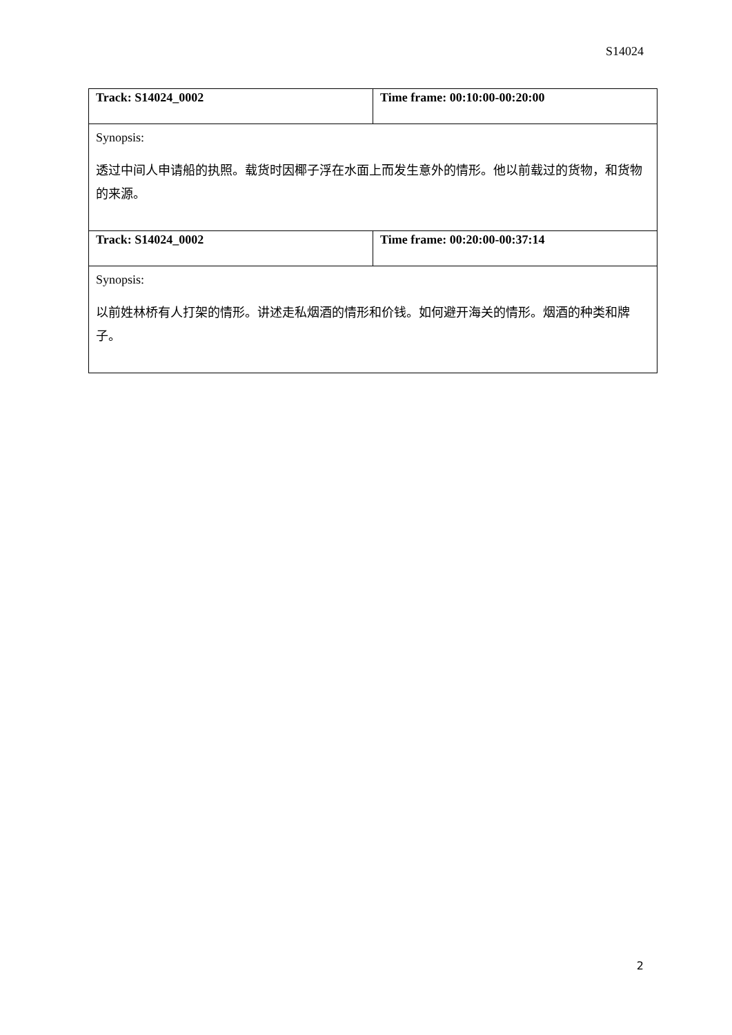S14024
| Track: S14024_0002 | Time frame: 00:10:00-00:20:00 |
| Synopsis: 透过中间人申请船的执照。载货时因椰子浮在水面上而发生意外的情形。他以前载过的货物，和货物的来源。 | |
| Track: S14024_0002 | Time frame: 00:20:00-00:37:14 |
| Synopsis: 以前姓林桥有人打架的情形。讲述走私烟酒的情形和价钱。如何避开海关的情形。烟酒的种类和牌子。 | |
2